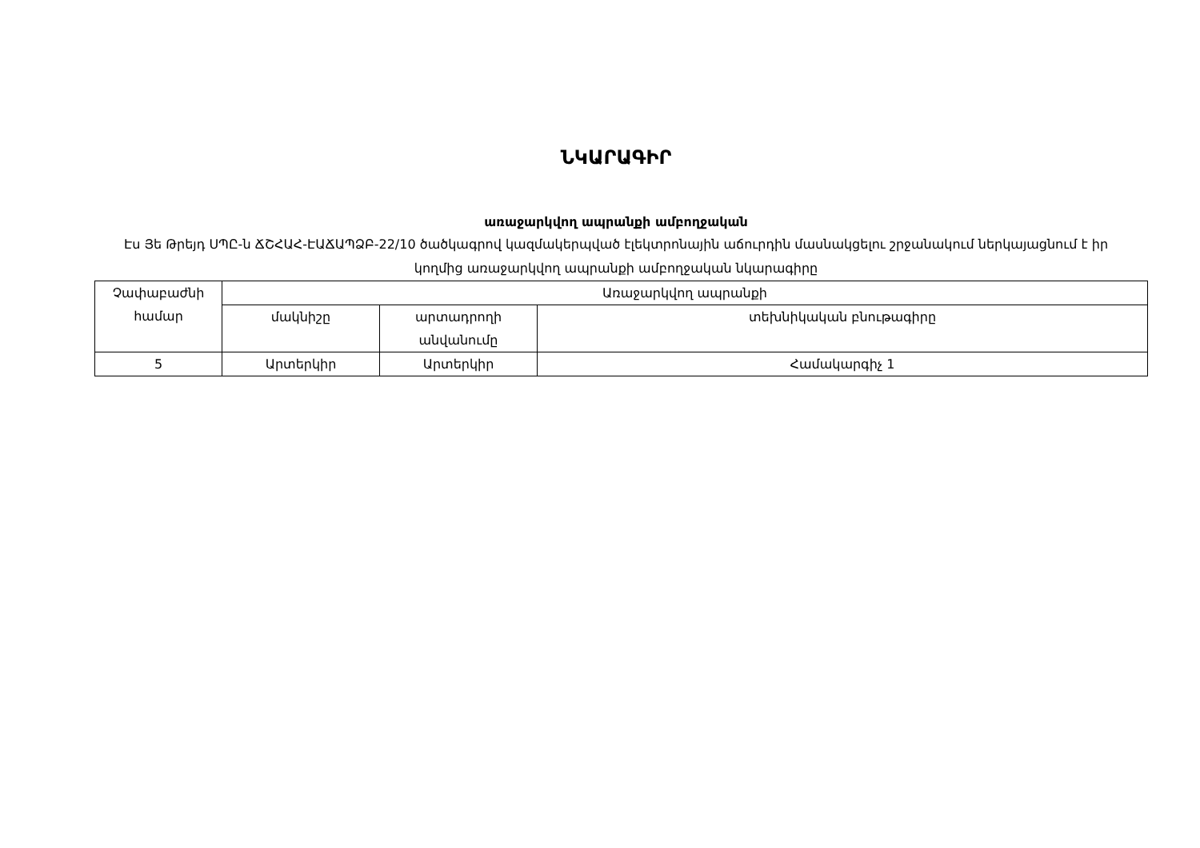ՆԿԱՐԱԳԻՐ
առաջարկվող ապրանքի ամբողջական
Էս Յե Թրեյդ ՍՊԸ-ն ՃՇՀԱՀ-ԷԱՃԱՊՁԲ-22/10 ծածկագրով կազմակերպված էլեկտրոնային աճուրդին մասնակցելու շրջանակում ներկայացնում է իր կողմից առաջարկվող ապրանքի ամբողջական նկարագիրը
| Չափաբաժնի համար | Առաջարկվող ապրանքի | | |
| | մակնիշը | արտադրողի անվանումը | տեխնիկական բնութագիրը |
| 5 | Արտերկիր | Արտերկիր | Համակարգիչ 1 |